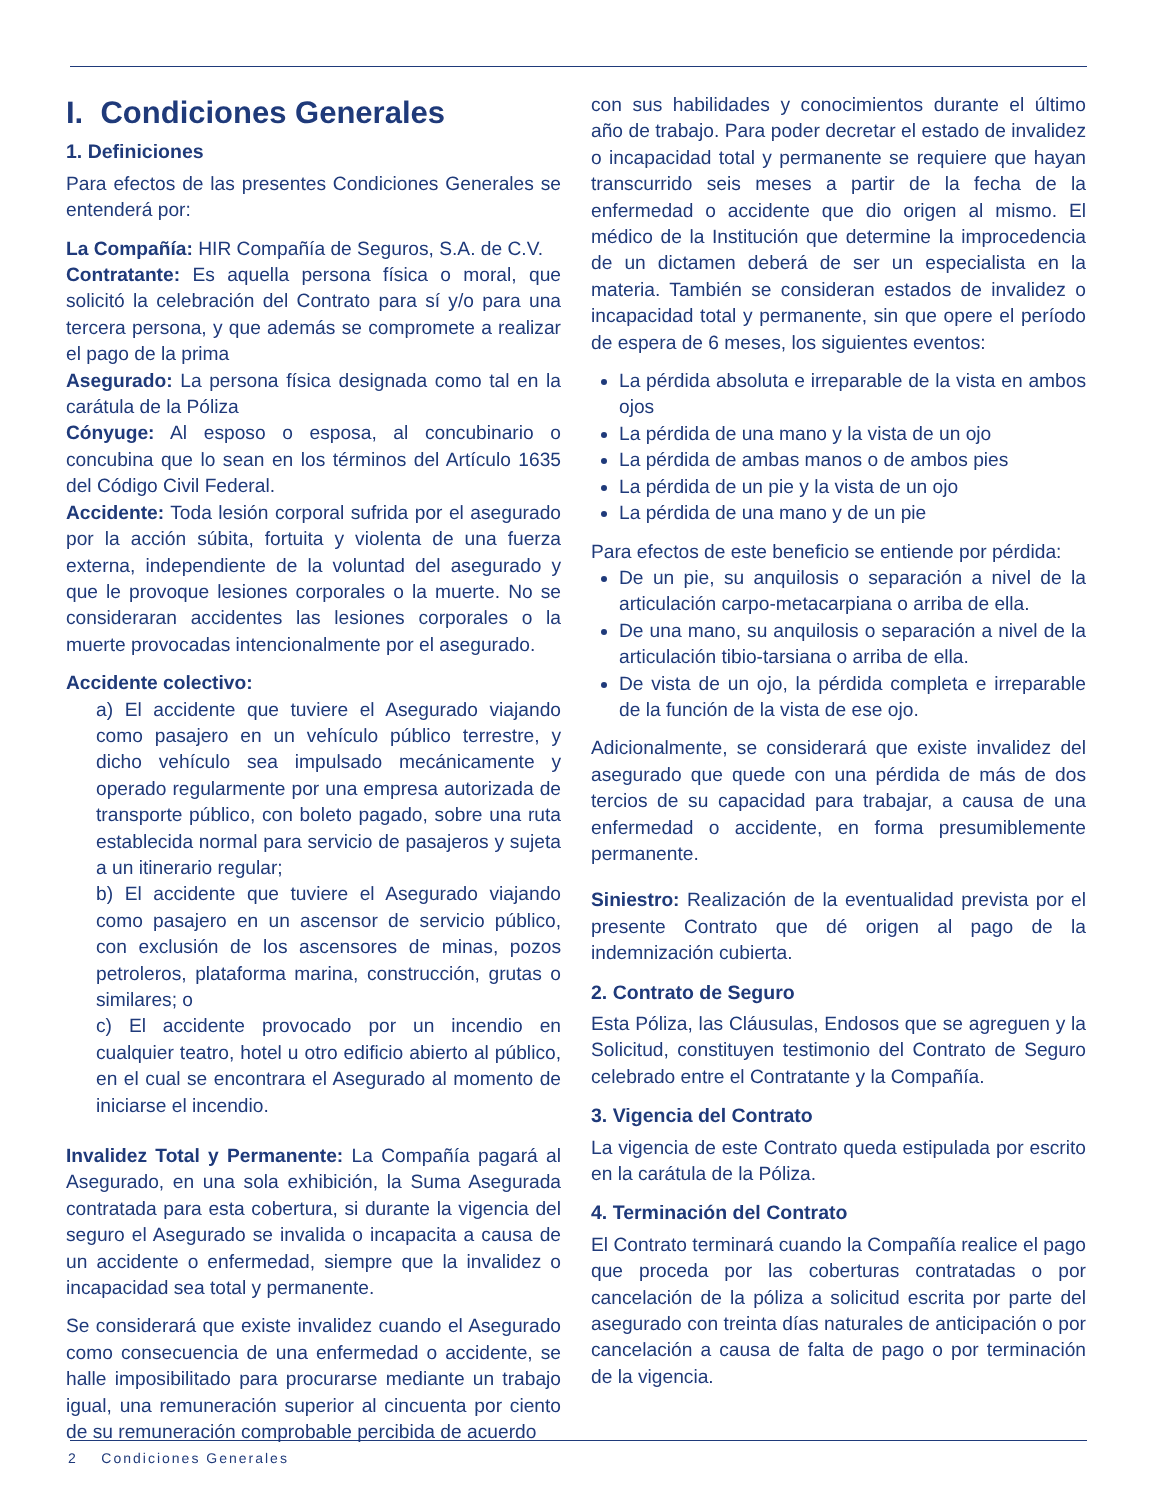I. Condiciones Generales
1. Definiciones
Para efectos de las presentes Condiciones Generales se entenderá por:
La Compañía: HIR Compañía de Seguros, S.A. de C.V.
Contratante: Es aquella persona física o moral, que solicitó la celebración del Contrato para sí y/o para una tercera persona, y que además se compromete a realizar el pago de la prima
Asegurado: La persona física designada como tal en la carátula de la Póliza
Cónyuge: Al esposo o esposa, al concubinario o concubina que lo sean en los términos del Artículo 1635 del Código Civil Federal.
Accidente: Toda lesión corporal sufrida por el asegurado por la acción súbita, fortuita y violenta de una fuerza externa, independiente de la voluntad del asegurado y que le provoque lesiones corporales o la muerte. No se consideraran accidentes las lesiones corporales o la muerte provocadas intencionalmente por el asegurado.
Accidente colectivo:
a) El accidente que tuviere el Asegurado viajando como pasajero en un vehículo público terrestre, y dicho vehículo sea impulsado mecánicamente y operado regularmente por una empresa autorizada de transporte público, con boleto pagado, sobre una ruta establecida normal para servicio de pasajeros y sujeta a un itinerario regular;
b) El accidente que tuviere el Asegurado viajando como pasajero en un ascensor de servicio público, con exclusión de los ascensores de minas, pozos petroleros, plataforma marina, construcción, grutas o similares; o
c) El accidente provocado por un incendio en cualquier teatro, hotel u otro edificio abierto al público, en el cual se encontrara el Asegurado al momento de iniciarse el incendio.
Invalidez Total y Permanente: La Compañía pagará al Asegurado, en una sola exhibición, la Suma Asegurada contratada para esta cobertura, si durante la vigencia del seguro el Asegurado se invalida o incapacita a causa de un accidente o enfermedad, siempre que la invalidez o incapacidad sea total y permanente.
Se considerará que existe invalidez cuando el Asegurado como consecuencia de una enfermedad o accidente, se halle imposibilitado para procurarse mediante un trabajo igual, una remuneración superior al cincuenta por ciento de su remuneración comprobable percibida de acuerdo
con sus habilidades y conocimientos durante el último año de trabajo. Para poder decretar el estado de invalidez o incapacidad total y permanente se requiere que hayan transcurrido seis meses a partir de la fecha de la enfermedad o accidente que dio origen al mismo. El médico de la Institución que determine la improcedencia de un dictamen deberá de ser un especialista en la materia. También se consideran estados de invalidez o incapacidad total y permanente, sin que opere el período de espera de 6 meses, los siguientes eventos:
La pérdida absoluta e irreparable de la vista en ambos ojos
La pérdida de una mano y la vista de un ojo
La pérdida de ambas manos o de ambos pies
La pérdida de un pie y la vista de un ojo
La pérdida de una mano y de un pie
Para efectos de este beneficio se entiende por pérdida:
De un pie, su anquilosis o separación a nivel de la articulación carpo-metacarpiana o arriba de ella.
De una mano, su anquilosis o separación a nivel de la articulación tibio-tarsiana o arriba de ella.
De vista de un ojo, la pérdida completa e irreparable de la función de la vista de ese ojo.
Adicionalmente, se considerará que existe invalidez del asegurado que quede con una pérdida de más de dos tercios de su capacidad para trabajar, a causa de una enfermedad o accidente, en forma presumiblemente permanente.
Siniestro: Realización de la eventualidad prevista por el presente Contrato que dé origen al pago de la indemnización cubierta.
2. Contrato de Seguro
Esta Póliza, las Cláusulas, Endosos que se agreguen y la Solicitud, constituyen testimonio del Contrato de Seguro celebrado entre el Contratante y la Compañía.
3. Vigencia del Contrato
La vigencia de este Contrato queda estipulada por escrito en la carátula de la Póliza.
4. Terminación del Contrato
El Contrato terminará cuando la Compañía realice el pago que proceda por las coberturas contratadas o por cancelación de la póliza a solicitud escrita por parte del asegurado con treinta días naturales de anticipación o por cancelación a causa de falta de pago o por terminación de la vigencia.
2 Condiciones Generales